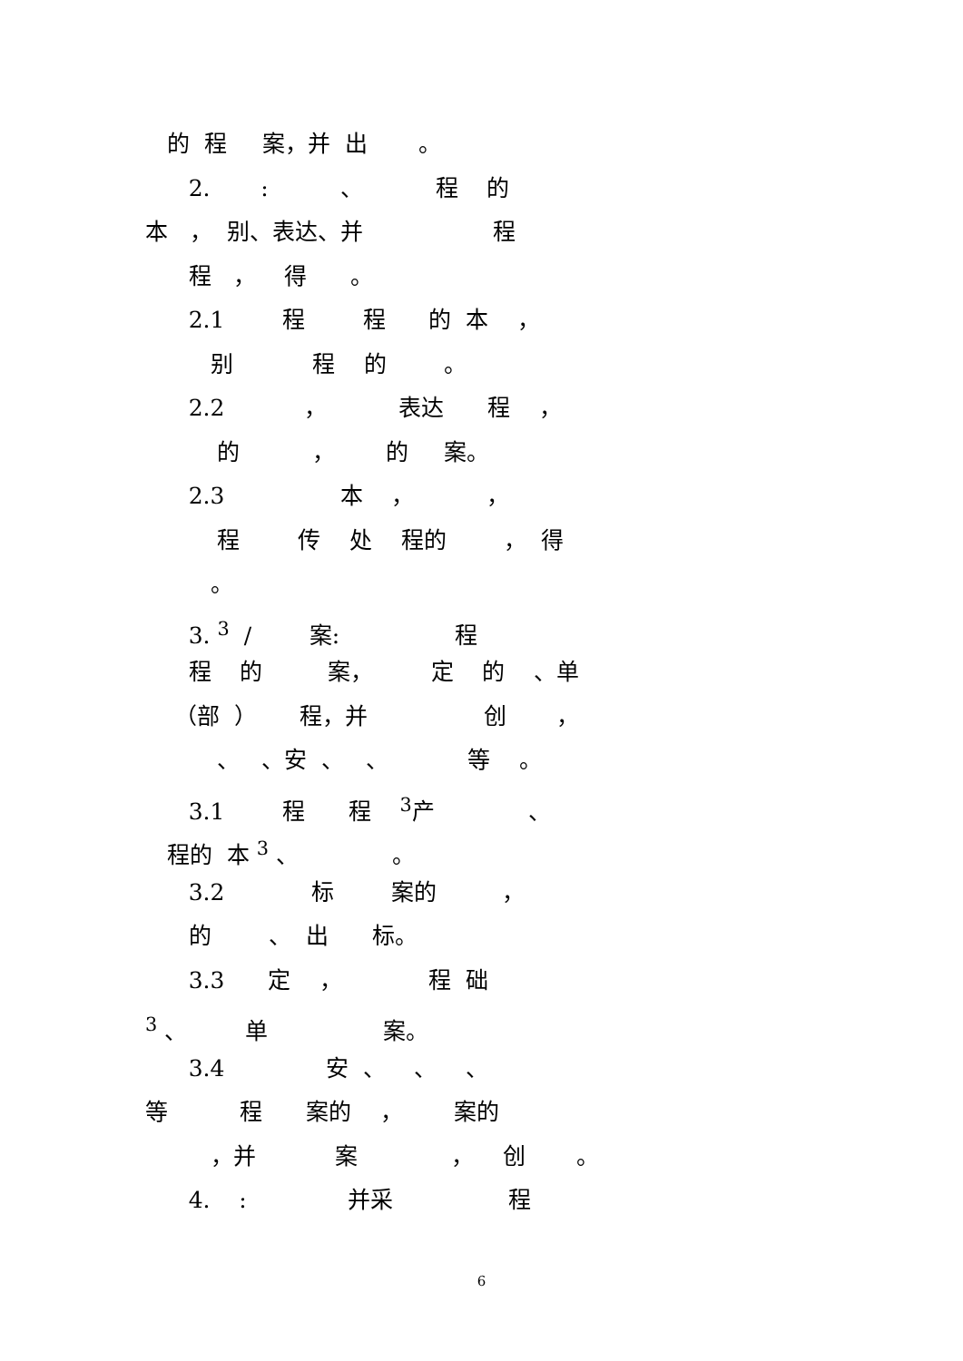的 程 案，并 出 。
2. : 、 程 的
本 ， 别、表达、并 程
程 ， 得 。
2.1 程 程 的 本 ，
别 程 的 。
2.2 ， 表达 程 ，
的 ， 的 案。
2.3 本 ， ，
程 传 处 程的 ， 得
。
3. <sup>3</sup> / 案: 程
程 的 案， 定 的 、单
（部 ） 程，并 创 ，
、 、安 、 、 等 。
3.1 程 程 <sup>3</sup>产 、
程的 本 <sup>3</sup> 、 。
3.2 标 案的 ，
的 、 出 标。
3.3 定 ， 程 础
<sup>3</sup> 、 单 案。
3.4 安 、 、 、
等 程 案的 ， 案的
，并 案 ， 创 。
4. : 并采 程
6